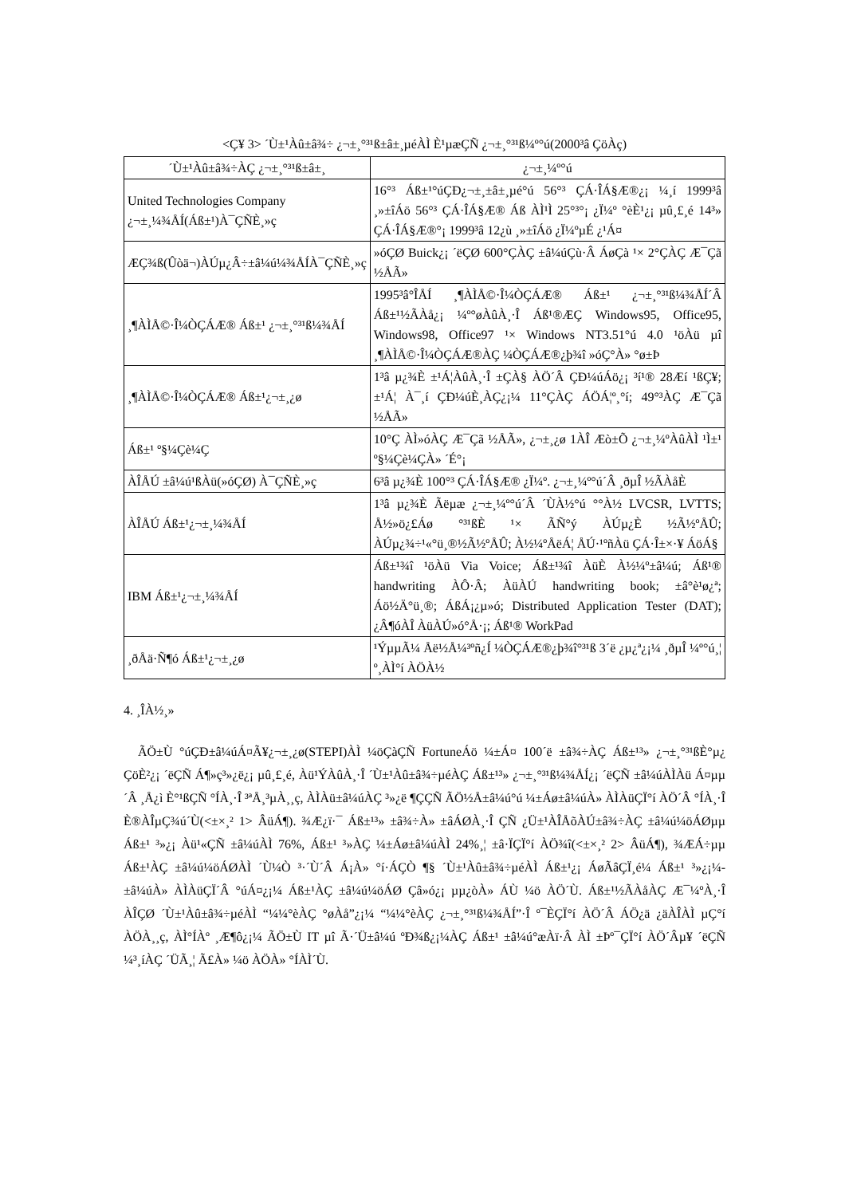<Ç¥ 3> ´Ù±¹Àû±â¾÷ ¿¬±¸°³¹ß±â±¸µéÀÌ È¹µæÇÑ ¿¬±¸°³¹ß¼º°ú(2000³â ÇöÀç)
| ´Ù±¹Àû±â¾÷ÀÇ ¿¬±¸°³¹ß±â±¸ | ¿¬±¸¼º°ú |
| --- | --- |
| United Technologies Company ¿¬±¸¼¾ÅÍ(Áß±¹)À¯ÇÑÈ¸»ç | 16°³ Áß±¹°úÇÐ¿¬±¸±â±¸µé°ú 56°³ ÇÁ·ÎÁ§Æ®¿¡ ¼­¸í 1999³â ¸»±îÁö 56°³ ÇÁ·ÎÁ§Æ® Áß ÀÌ¹Ì 25°³°¡ ¿Ï¼º °èÈ¹¿¡ µû¸£¸é 14³» ÇÁ·ÎÁ§Æ®°¡ 1999³â 12¿ù ¸»±îÁö ¿Ï¼ºµÉ ¿¹Á¤ |
| ÆÇ¾ß(Ûòä¬)ÀÚµ¿Â÷±â¼ú¼¾ÅÍÀ¯ÇÑÈ¸»ç | »óÇØ Buick¿¡ ´ëÇØ 600°ÇÀÇ ±â¼úÇù·Â ÁøÇà ¹× 2°ÇÀÇ Æ¯Çã ½ÅÃ» |
| ¸¶ÀÌÅ©·Î¼ÒÇÁÆ® Áß±¹ ¿¬±¸°³¹ß¼¾ÅÍ | 1995³â°ÎÅÍ ¸¶ÀÌÅ©·Î¼ÒÇÁÆ® Áß±¹ ¿¬±¸°³¹ß¼¾ÅÍ´Â Áß±¹½ÃÀå¿¡ ¼º°øÀûÀ¸·Î Áß¹®ÆÇ Windows95, Office95, Windows98, Office97 ¹× Windows NT3.51°ú 4.0 ¹öÀü µî ¸¶ÀÌÅ©·Î¼ÒÇÁÆ®ÀÇ ¼ÒÇÁÆ®¿þ¾î »óÇ°À» °ø±Þ |
| ¸¶ÀÌÅ©·Î¼ÒÇÁÆ® Áß±¹¿¬±¸¿ø | 1³â µ¿¾È ±¹Á¦ÀûÀ¸·Î ±ÇÀ§ ÀÖ´Â ÇÐ¼úÁö¿¡ ³í¹® 28Æí ¹ßÇ¥; ±¹Á¦ À¯¸í ÇÐ¼úÈ¸ÀÇ¿¡¼­ 11°ÇÀÇ ÁÖÁ¦º¸°í; 49°³ÀÇ Æ¯Çã ½ÅÃ» |
| Áß±¹ º§¼­Çè¼Ç | 10°Ç ÀÌ»óÀÇ Æ¯Çã ½ÅÃ», ¿¬±¸¿ø 1ÀÎ Æò±Õ ¿¬±¸¼ºÀûÀÌ ¹Ì±¹ º§¼­Çè¼ÇÀ» ´É°¡ |
| ÀÎÅÚ ±â¼ú¹ßÀü(»óÇØ) À¯ÇÑÈ¸»ç | 6³â µ¿¾È 100°³ ÇÁ·ÎÁ§Æ® ¿Ï¼º. ¿¬±¸¼º°ú´Â ¸ðµÎ ½ÃÀåÈ­ |
| ÀÎÅÚ Áß±¹¿¬±¸¼¾ÅÍ | 1³â µ¿¾È Ãëµæ ¿¬±¸¼º°ú´Â ´ÙÀ½°ú °°À½ LVCSR, LVTTS; Å½»ö¿£Áø °³¹ßÈ­ ¹× ÃÑ°ý ÀÚµ¿È­ ½Ã½ºÅÛ; ÀÚµ¿¾÷¹«°ü¸®½Ã½ºÅÛ; À½¼ºÅëÁ¦ ÅÚ·¹ºñÀü ÇÁ·Î±×·¥ ÁöÁ§ |
| IBM Áß±¹¿¬±¸¼¾ÅÍ | Áß±¹¾î ¹öÀü Via Voice; Áß±¹¾î ÀüÈ­ À½¼º±â¼ú; Áß¹® handwriting ÀÔ·Â; ÀüÀÚ handwriting book; ±â°è¹ø¿ª; Áö½Ä°ü¸®; ÁßÁ¡¿µ»ó; Distributed Application Tester (DAT); ¿Â¶óÀÎ ÀüÀÚ»ó°Å·¡; Áß¹® WorkPad |
| ¸ðÅä·Ñ¶ó Áß±¹¿¬±¸¿ø | ¹ÝµµÃ¼ Åë½Å¼³ºñ¿Í ¼ÒÇÁÆ®¿þ¾î°³¹ß 3´ë ¿µ¿ª¿¡¼­ ¸ðµÎ ¼º°ú¸¦ º¸ÀÌ°í ÀÖÀ½ |
4. ¸ÎÀ½¸»
ÃÖ±Ù °úÇÐ±â¼úÁ¤Ã¥¿¬±¸¿ø(STEPI)ÀÌ ¼öÇàÇÑ FortuneÁö ¼±Á¤ 100´ë ±â¾÷ÀÇ Áß±¹³» ¿¬±¸°³¹ßÈ°µ¿ ÇöÈ²¿¡ ´ëÇÑ Á¶»ç³»¿ë¿¡ µû¸£¸é, Àü¹ÝÀûÀ¸·Î ´Ù±¹Àû±â¾÷µéÀÇ Áß±¹³» ¿¬±¸°³¹ß¼¾ÅÍ¿¡ ´ëÇÑ ±â¼úÀÌÀü Á¤µµ´Â ¸Å¿ì È°¹ßÇÑ °ÍÀ¸·Î ³ªÅ¸³µÀ¸¸ç, ÀÌÀü±â¼úÀÇ ³»¿ë ¶ÇÇÑ ÃÖ½Å±â¼ú°ú ¼±Áø±â¼úÀ» ÀÌÀüÇÏ°í ÀÖ´Â °ÍÀ¸·Î È®ÀÎµÇ¾ú´Ù(<±×¸² 1> ÂüÁ¶). ¾Æ¿ï·¯ Áß±¹³» ±â¾÷À» ±âÁØÀ¸·Î ÇÑ ¿Ü±¹ÀÎÅõÀÚ±â¾÷ÀÇ ±â¼ú¼öÁØµµ Áß±¹ ³»¿¡ Àü¹«ÇÑ ±â¼úÀÌ 76%, Áß±¹ ³»ÀÇ ¼±Áø±â¼úÀÌ 24%¸¦ ±â·ÏÇÏ°í ÀÖ¾î(<±×¸² 2> ÂüÁ¶), ¾ÆÁ÷µµ Áß±¹ÀÇ ±â¼ú¼öÁØÀÌ ´Ù¼Ò ³·´Ù´Â Á¡À» °í·ÁÇÒ ¶§ ´Ù±¹Àû±â¾÷µéÀÌ Áß±¹¿¡ ÁøÃâÇÏ¸é¼­ Áß±¹ ³»¿¡¼­ ±â¼úÀ» ÀÌÀüÇÏ´Â °úÁ¤¿¡¼­ Áß±¹ÀÇ ±â¼ú¼öÁØ Çâ»ó¿¡ µµ¿òÀ» ÁÙ ¼ö ÀÖ´Ù. Áß±¹½ÃÀåÀÇ Æ¯¼ºÀ¸·Î ÀÎÇØ ´Ù±¹Àû±â¾÷µéÀÌ “¼¼°èÀÇ °øÀå”¿¡¼­ “¼¼°èÀÇ ¿¬±¸°³¹ß¼¾ÅÍ”·Î º¯È­ÇÏ°í ÀÖ´Â ÁÖ¿ä ¿äÀÎÀÌ µÇ°í ÀÖÀ¸¸ç, ÀÌ°ÍÀº ¸Æ¶ô¿¡¼­ ÃÖ±Ù IT µî Ã·´Ü±â¼ú ºÐ¾ß¿¡¼­ÀÇ Áß±¹ ±â¼ú°æÀï·Â ÀÌ ±Þº¯ÇÏ°í ÀÖ´Âµ¥ ´ëÇÑ ¼³¸íÀÇ ´ÜÃ¸¦ Ã£À» ¼ö ÀÖÀ» °ÍÀÌ´Ù.